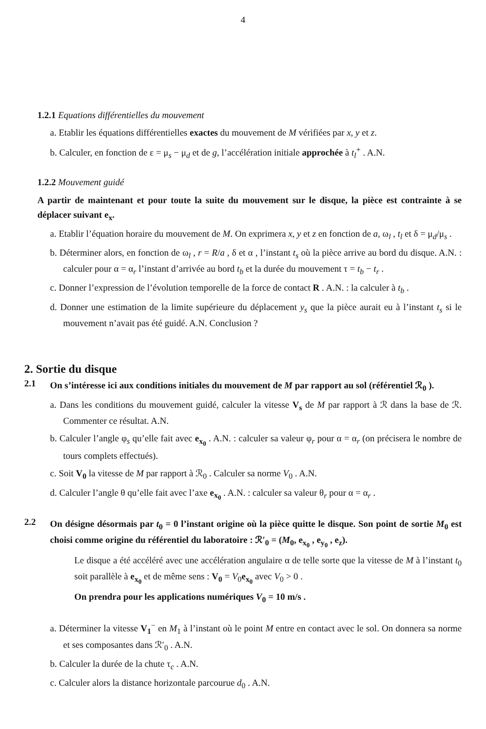4
1.2.1 Equations différentielles du mouvement
a. Etablir les équations différentielles exactes du mouvement de M vérifiées par x, y et z.
b. Calculer, en fonction de ε = μ<sub>s</sub> − μ<sub>d</sub> et de g, l’accélération initiale approchée à t<sub>l</sub><sup>+</sup> . A.N.
1.2.2 Mouvement guidé
A partir de maintenant et pour toute la suite du mouvement sur le disque, la pièce est contrainte à se déplacer suivant e<sub>x</sub>.
a. Etablir l’équation horaire du mouvement de M. On exprimera x, y et z en fonction de a, ω<sub>l</sub> , t<sub>l</sub> et δ = μ<sub>d</sub>/μ<sub>s</sub> .
b. Déterminer alors, en fonction de ω<sub>l</sub> , r = R/a , δ et α , l’instant t<sub>s</sub> où la pièce arrive au bord du disque. A.N. : calculer pour α = α<sub>r</sub> l’instant d’arrivée au bord t<sub>b</sub> et la durée du mouvement τ = t<sub>b</sub> − t<sub>r</sub> .
c. Donner l’expression de l’évolution temporelle de la force de contact R . A.N. : la calculer à t<sub>b</sub> .
d. Donner une estimation de la limite supérieure du déplacement y<sub>s</sub> que la pièce aurait eu à l’instant t<sub>s</sub> si le mouvement n’avait pas été guidé. A.N. Conclusion ?
2. Sortie du disque
2.1
On s’intéresse ici aux conditions initiales du mouvement de M par rapport au sol (référentiel ℛ<sub>0</sub> ).
a. Dans les conditions du mouvement guidé, calculer la vitesse V<sub>s</sub> de M par rapport à ℛ dans la base de ℛ. Commenter ce résultat. A.N.
b. Calculer l’angle φ<sub>s</sub> qu’elle fait avec e<sub>x<sub>0</sub></sub> . A.N. : calculer sa valeur φ<sub>r</sub> pour α = α<sub>r</sub> (on précisera le nombre de tours complets effectués).
c. Soit V<sub>0</sub> la vitesse de M par rapport à ℛ<sub>0</sub> . Calculer sa norme V<sub>0</sub> . A.N.
d. Calculer l’angle θ qu’elle fait avec l’axe e<sub>x<sub>0</sub></sub> . A.N. : calculer sa valeur θ<sub>r</sub> pour α = α<sub>r</sub> .
2.2
On désigne désormais par t<sub>0</sub> = 0 l’instant origine où la pièce quitte le disque. Son point de sortie M<sub>0</sub> est choisi comme origine du référentiel du laboratoire : ℛ′<sub>0</sub> = (M<sub>0</sub>, e<sub>x<sub>0</sub></sub> , e<sub>y<sub>0</sub></sub> , e<sub>z</sub>).
Le disque a été accéléré avec une accélération angulaire α de telle sorte que la vitesse de M à l’instant t<sub>0</sub> soit parallèle à e<sub>x<sub>0</sub></sub> et de même sens : V<sub>0</sub> = V<sub>0</sub>e<sub>x<sub>0</sub></sub> avec V<sub>0</sub> > 0 .
On prendra pour les applications numériques V<sub>0</sub> = 10 m/s .
a. Déterminer la vitesse V<sub>1</sub><sup>−</sup> en M<sub>1</sub> à l’instant où le point M entre en contact avec le sol. On donnera sa norme et ses composantes dans ℛ′<sub>0</sub> . A.N.
b. Calculer la durée de la chute τ<sub>c</sub> . A.N.
c. Calculer alors la distance horizontale parcourue d<sub>0</sub> . A.N.